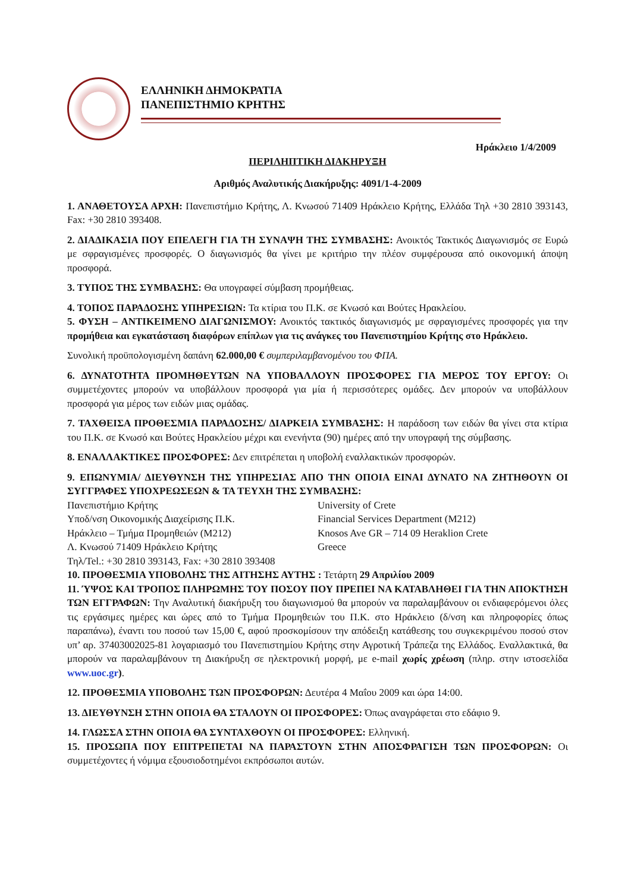ΕΛΛΗΝΙΚΗ ΔΗΜΟΚΡΑΤΙΑ
ΠΑΝΕΠΙΣΤΗΜΙΟ ΚΡΗΤΗΣ
Ηράκλειο 1/4/2009
ΠΕΡΙΛΗΠΤΙΚΗ ΔΙΑΚΗΡΥΞΗ
Αριθμός Αναλυτικής Διακήρυξης: 4091/1-4-2009
1. ΑΝΑΘΕΤΟΥΣΑ ΑΡΧΗ: Πανεπιστήμιο Κρήτης, Λ. Κνωσού 71409 Ηράκλειο Κρήτης, Ελλάδα Τηλ +30 2810 393143, Fax: +30 2810 393408.
2. ΔΙΑΔΙΚΑΣΙΑ ΠΟΥ ΕΠΕΛΕΓΗ ΓΙΑ ΤΗ ΣΥΝΑΨΗ ΤΗΣ ΣΥΜΒΑΣΗΣ: Ανοικτός Τακτικός Διαγωνισμός σε Ευρώ με σφραγισμένες προσφορές. Ο διαγωνισμός θα γίνει με κριτήριο την πλέον συμφέρουσα από οικονομική άποψη προσφορά.
3. ΤΥΠΟΣ ΤΗΣ ΣΥΜΒΑΣΗΣ: Θα υπογραφεί σύμβαση προμήθειας.
4. ΤΟΠΟΣ ΠΑΡΑΔΟΣΗΣ ΥΠΗΡΕΣΙΩΝ: Τα κτίρια του Π.Κ. σε Κνωσό και Βούτες Ηρακλείου.
5. ΦΥΣΗ – ΑΝΤΙΚΕΙΜΕΝΟ ΔΙΑΓΩΝΙΣΜΟΥ: Ανοικτός τακτικός διαγωνισμός με σφραγισμένες προσφορές για την προμήθεια και εγκατάσταση διαφόρων επίπλων για τις ανάγκες του Πανεπιστημίου Κρήτης στο Ηράκλειο.
Συνολική προϋπολογισμένη δαπάνη 62.000,00 € συμπεριλαμβανομένου του ΦΠΑ.
6. ΔΥΝΑΤΟΤΗΤΑ ΠΡΟΜΗΘΕΥΤΩΝ ΝΑ ΥΠΟΒΑΛΛΟΥΝ ΠΡΟΣΦΟΡΕΣ ΓΙΑ ΜΕΡΟΣ ΤΟΥ ΕΡΓΟΥ: Οι συμμετέχοντες μπορούν να υποβάλλουν προσφορά για μία ή περισσότερες ομάδες. Δεν μπορούν να υποβάλλουν προσφορά για μέρος των ειδών μιας ομάδας.
7. ΤΑΧΘΕΙΣΑ ΠΡΟΘΕΣΜΙΑ ΠΑΡΑΔΟΣΗΣ/ ΔΙΑΡΚΕΙΑ ΣΥΜΒΑΣΗΣ: Η παράδοση των ειδών θα γίνει στα κτίρια του Π.Κ. σε Κνωσό και Βούτες Ηρακλείου μέχρι και ενενήντα (90) ημέρες από την υπογραφή της σύμβασης.
8. ΕΝΑΛΛΑΚΤΙΚΕΣ ΠΡΟΣΦΟΡΕΣ: Δεν επιτρέπεται η υποβολή εναλλακτικών προσφορών.
9. ΕΠΩΝΥΜΙΑ/ ΔΙΕΥΘΥΝΣΗ ΤΗΣ ΥΠΗΡΕΣΙΑΣ ΑΠΟ ΤΗΝ ΟΠΟΙΑ ΕΙΝΑΙ ΔΥΝΑΤΟ ΝΑ ΖΗΤΗΘΟΥΝ ΟΙ ΣΥΓΓΡΑΦΕΣ ΥΠΟΧΡΕΩΣΕΩΝ & ΤΑ ΤΕΥΧΗ ΤΗΣ ΣΥΜΒΑΣΗΣ:
Πανεπιστήμιο Κρήτης
Υποδ/νση Οικονομικής Διαχείρισης Π.Κ.
Ηράκλειο – Τμήμα Προμηθειών (Μ212)
Λ. Κνωσού 71409 Ηράκλειο Κρήτης
Τηλ/Tel.: +30 2810 393143, Fax: +30 2810 393408
University of Crete
Financial Services Department (M212)
Knosos Ave GR – 714 09 Heraklion Crete
Greece
10. ΠΡΟΘΕΣΜΙΑ ΥΠΟΒΟΛΗΣ ΤΗΣ ΑΙΤΗΣΗΣ ΑΥΤΗΣ : Τετάρτη 29 Απριλίου 2009
11. ΎΨΟΣ ΚΑΙ ΤΡΟΠΟΣ ΠΛΗΡΩΜΗΣ ΤΟΥ ΠΟΣΟΥ ΠΟΥ ΠΡΕΠΕΙ ΝΑ ΚΑΤΑΒΛΗΘΕΙ ΓΙΑ ΤΗΝ ΑΠΟΚΤΗΣΗ ΤΩΝ ΕΓΓΡΑΦΩΝ: Την Αναλυτική διακήρυξη του διαγωνισμού θα μπορούν να παραλαμβάνουν οι ενδιαφερόμενοι όλες τις εργάσιμες ημέρες και ώρες από το Τμήμα Προμηθειών του Π.Κ. στο Ηράκλειο (δ/νση και πληροφορίες όπως παραπάνω), έναντι του ποσού των 15,00 €, αφού προσκομίσουν την απόδειξη κατάθεσης του συγκεκριμένου ποσού στον υπ’ αρ. 37403002025-81 λογαριασμό του Πανεπιστημίου Κρήτης στην Αγροτική Τράπεζα της Ελλάδος. Εναλλακτικά, θα μπορούν να παραλαμβάνουν τη Διακήρυξη σε ηλεκτρονική μορφή, με e-mail χωρίς χρέωση (πληρ. στην ιστοσελίδα www.uoc.gr).
12. ΠΡΟΘΕΣΜΙΑ ΥΠΟΒΟΛΗΣ ΤΩΝ ΠΡΟΣΦΟΡΩΝ: Δευτέρα 4 Μαΐου 2009 και ώρα 14:00.
13. ΔΙΕΥΘΥΝΣΗ ΣΤΗΝ ΟΠΟΙΑ ΘΑ ΣΤΑΛΟΥΝ ΟΙ ΠΡΟΣΦΟΡΕΣ: Όπως αναγράφεται στο εδάφιο 9.
14. ΓΛΩΣΣΑ ΣΤΗΝ ΟΠΟΙΑ ΘΑ ΣΥΝΤΑΧΘΟΥΝ ΟΙ ΠΡΟΣΦΟΡΕΣ: Ελληνική.
15. ΠΡΟΣΩΠΑ ΠΟΥ ΕΠΙΤΡΕΠΕΤΑΙ ΝΑ ΠΑΡΑΣΤΟΥΝ ΣΤΗΝ ΑΠΟΣΦΡΑΓΙΣΗ ΤΩΝ ΠΡΟΣΦΟΡΩΝ: Οι συμμετέχοντες ή νόμιμα εξουσιοδοτημένοι εκπρόσωποι αυτών.